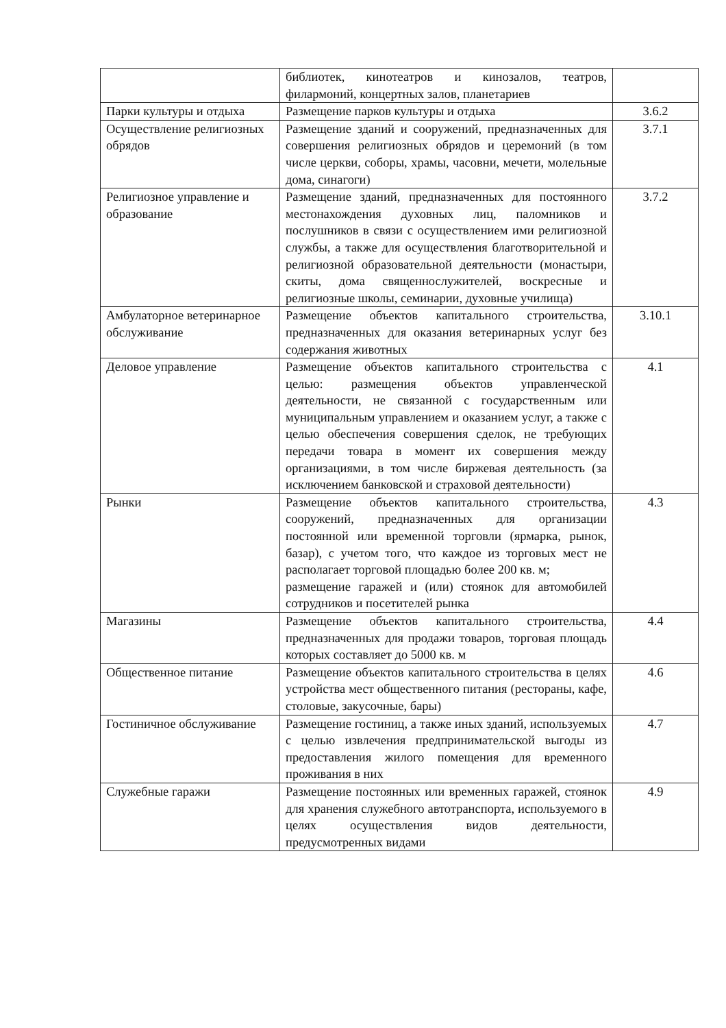| | библиотек, кинотеатров и кинозалов, театров, филармоний, концертных залов, планетариев | |
| Парки культуры и отдыха | Размещение парков культуры и отдыха | 3.6.2 |
| Осуществление религиозных обрядов | Размещение зданий и сооружений, предназначенных для совершения религиозных обрядов и церемоний (в том числе церкви, соборы, храмы, часовни, мечети, молельные дома, синагоги) | 3.7.1 |
| Религиозное управление и образование | Размещение зданий, предназначенных для постоянного местонахождения духовных лиц, паломников и послушников в связи с осуществлением ими религиозной службы, а также для осуществления благотворительной и религиозной образовательной деятельности (монастыри, скиты, дома священнослужителей, воскресные и религиозные школы, семинарии, духовные училища) | 3.7.2 |
| Амбулаторное ветеринарное обслуживание | Размещение объектов капитального строительства, предназначенных для оказания ветеринарных услуг без содержания животных | 3.10.1 |
| Деловое управление | Размещение объектов капитального строительства с целью: размещения объектов управленческой деятельности, не связанной с государственным или муниципальным управлением и оказанием услуг, а также с целью обеспечения совершения сделок, не требующих передачи товара в момент их совершения между организациями, в том числе биржевая деятельность (за исключением банковской и страховой деятельности) | 4.1 |
| Рынки | Размещение объектов капитального строительства, сооружений, предназначенных для организации постоянной или временной торговли (ярмарка, рынок, базар), с учетом того, что каждое из торговых мест не располагает торговой площадью более 200 кв. м; размещение гаражей и (или) стоянок для автомобилей сотрудников и посетителей рынка | 4.3 |
| Магазины | Размещение объектов капитального строительства, предназначенных для продажи товаров, торговая площадь которых составляет до 5000 кв. м | 4.4 |
| Общественное питание | Размещение объектов капитального строительства в целях устройства мест общественного питания (рестораны, кафе, столовые, закусочные, бары) | 4.6 |
| Гостиничное обслуживание | Размещение гостиниц, а также иных зданий, используемых с целью извлечения предпринимательской выгоды из предоставления жилого помещения для временного проживания в них | 4.7 |
| Служебные гаражи | Размещение постоянных или временных гаражей, стоянок для хранения служебного автотранспорта, используемого в целях осуществления видов деятельности, предусмотренных видами | 4.9 |